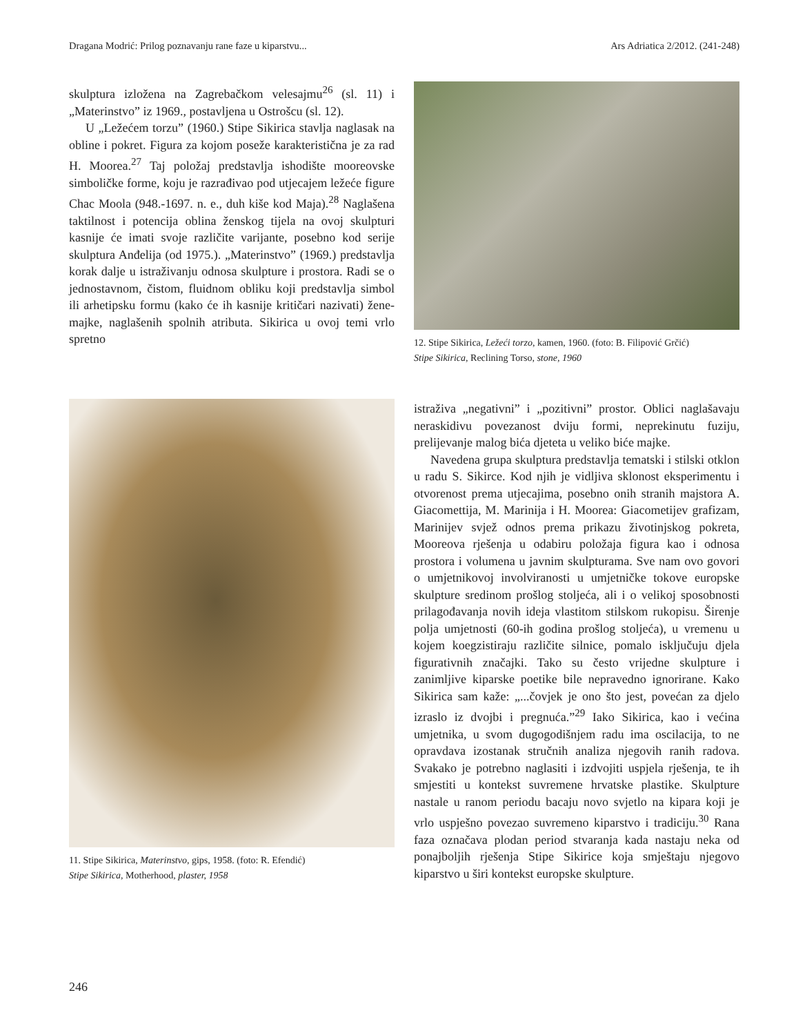Dragana Modrić: Prilog poznavanju rane faze u kiparstvu... Ars Adriatica 2/2012. (241-248)
skulptura izložena na Zagrebačkom velesajmu<sup>26</sup> (sl. 11) i „Materinstvo” iz 1969., postavljena u Ostrošcu (sl. 12).
U „Ležećem torzu” (1960.) Stipe Sikirica stavlja naglasak na obline i pokret. Figura za kojom poseže karakteristična je za rad H. Moorea.<sup>27</sup> Taj položaj predstavlja ishodište mooreovske simboličke forme, koju je razrađivao pod utjecajem ležeće figure Chac Moola (948.-1697. n. e., duh kiše kod Maja).<sup>28</sup> Naglašena taktilnost i potencija oblina ženskog tijela na ovoj skulpturi kasnije će imati svoje različite varijante, posebno kod serije skulptura Anđelija (od 1975.). „Materinstvo” (1969.) predstavlja korak dalje u istraživanju odnosa skulpture i prostora. Radi se o jednostavnom, čistom, fluidnom obliku koji predstavlja simbol ili arhetipsku formu (kako će ih kasnije kritičari nazivati) žene-majke, naglašenih spolnih atributa. Sikirica u ovoj temi vrlo spretno
12. Stipe Sikirica, Ležeći torzo, kamen, 1960. (foto: B. Filipović Grčić)
Stipe Sikirica, Reclining Torso, stone, 1960
11. Stipe Sikirica, Materinstvo, gips, 1958. (foto: R. Efendić)
Stipe Sikirica, Motherhood, plaster, 1958
istraživa „negativni” i „pozitivni” prostor. Oblici naglašavaju neraskidivu povezanost dviju formi, neprekinutu fuziju, prelijevanje malog bića djeteta u veliko biće majke.
Navedena grupa skulptura predstavlja tematski i stilski otklon u radu S. Sikirce. Kod njih je vidljiva sklonost eksperimentu i otvorenost prema utjecajima, posebno onih stranih majstora A. Giacomettija, M. Marinija i H. Moorea: Giacometijev grafizam, Marinijev svjež odnos prema prikazu životinjskog pokreta, Mooreova rješenja u odabiru položaja figura kao i odnosa prostora i volumena u javnim skulpturama. Sve nam ovo govori o umjetnikovoj involviranosti u umjetničke tokove europske skulpture sredinom prošlog stoljeća, ali i o velikoj sposobnosti prilagođavanja novih ideja vlastitom stilskom rukopisu. Širenje polja umjetnosti (60-ih godina prošlog stoljeća), u vremenu u kojem koegzistiraju različite silnice, pomalo isključuju djela figurativnih značajki. Tako su često vrijedne skulpture i zanimljive kiparske poetike bile nepravedno ignorirane. Kako Sikirica sam kaže: „...čovjek je ono što jest, povećan za djelo izraslo iz dvojbi i pregnuća.”<sup>29</sup> Iako Sikirica, kao i većina umjetnika, u svom dugogodišnjem radu ima oscilacija, to ne opravdava izostanak stručnih analiza njegovih ranih radova. Svakako je potrebno naglasiti i izdvojiti uspjela rješenja, te ih smjestiti u kontekst suvremene hrvatske plastike. Skulpture nastale u ranom periodu bacaju novo svjetlo na kipara koji je vrlo uspješno povezao suvremeno kiparstvo i tradiciju.<sup>30</sup> Rana faza označava plodan period stvaranja kada nastaju neka od ponajboljih rješenja Stipe Sikirice koja smještaju njegovo kiparstvo u širi kontekst europske skulpture.
246